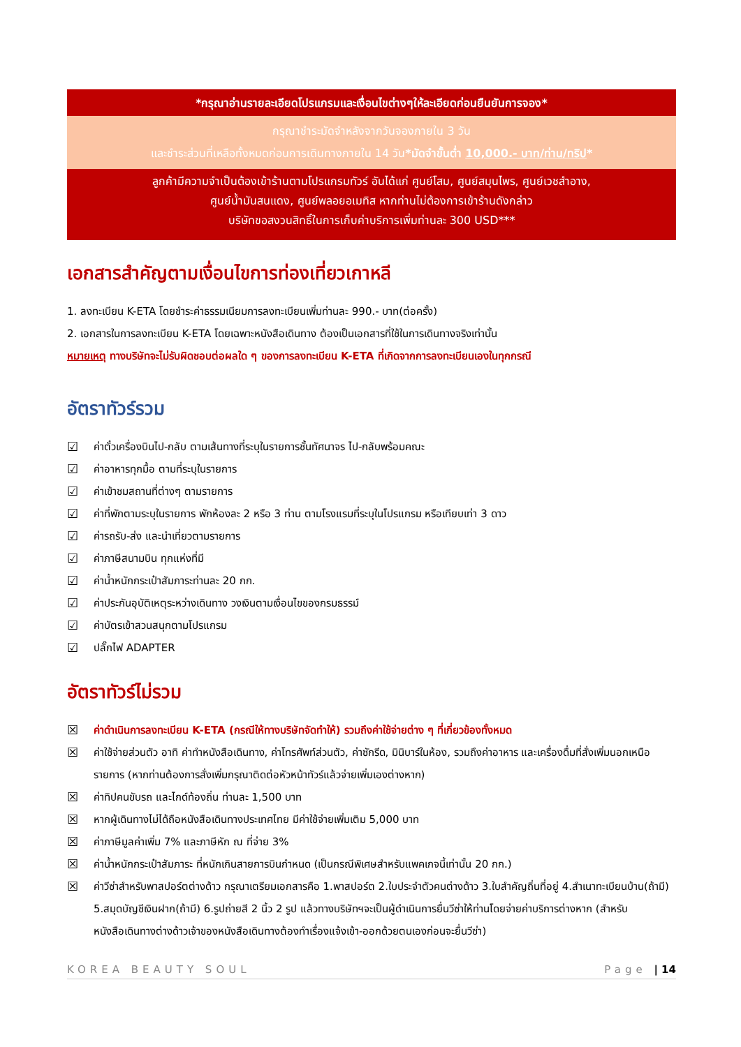*กรุณาอ่านรายละเอียดโปรแกรมและเงื่อนไขต่างๆให้ละเอียดก่อนยืนยันการจอง*
กรุณาชำระมัดจำหลังจากวันจองภายใน 3 วัน
และชำระส่วนที่เหลือทั้งหมดก่อนการเดินทางภายใน 14 วัน*มัดจำขั้นต่ำ 10,000.- บาท/ท่าน/ทริป*
ลูกค้ามีความจำเป็นต้องเข้าร้านตามโปรแกรมทัวร์ อันได้แก่ ศูนย์โสม, ศูนย์สมุนไพร, ศูนย์เวชสำอาง,
ศูนย์น้ำมันสนแดง, ศูนย์พลอยอเมทิส หากท่านไม่ต้องการเข้าร้านดังกล่าว
บริษัทขอสงวนสิทธิ์ในการเก็บค่าบริการเพิ่มท่านละ 300 USD***
เอกสารสำคัญตามเงื่อนไขการท่องเที่ยวเกาหลี
1. ลงทะเบียน K-ETA โดยชำระค่าธรรมเนียมการลงทะเบียนเพิ่มท่านละ 990.- บาท(ต่อครั้ง)
2. เอกสารในการลงทะเบียน K-ETA โดยเฉพาะหนังสือเดินทาง ต้องเป็นเอกสารที่ใช้ในการเดินทางจริงเท่านั้น
หมายเหตุ ทางบริษัทจะไม่รับผิดชอบต่อผลใด ๆ ของการลงทะเบียน K-ETA ที่เกิดจากการลงทะเบียนเองในทุกกรณี
อัตราทัวร์รวม
☑ ค่าตั๋วเครื่องบินไป-กลับ ตามเส้นทางที่ระบุในรายการชั้นทัศนาจร ไป-กลับพร้อมคณะ
☑ ค่าอาหารทุกมื้อ ตามที่ระบุในรายการ
☑ ค่าเข้าชมสถานที่ต่างๆ ตามรายการ
☑ ค่าที่พักตามระบุในรายการ พักห้องละ 2 หรือ 3 ท่าน ตามโรงแรมที่ระบุในโปรแกรม หรือเทียบเท่า 3 ดาว
☑ ค่ารถรับ-ส่ง และนำเที่ยวตามรายการ
☑ ค่าภาษีสนามบิน ทุกแห่งที่มี
☑ ค่าน้ำหนักกระเป๋าสัมภาระท่านละ 20 กก.
☑ ค่าประกันอุบัติเหตุระหว่างเดินทาง วงเงินตามเงื่อนไขของกรมธรรม์
☑ ค่าบัตรเข้าสวนสนุกตามโปรแกรม
☑ ปลั๊กไฟ ADAPTER
อัตราทัวร์ไม่รวม
☒ ค่าดำเนินการลงทะเบียน K-ETA (กรณีให้ทางบริษัทจัดทำให้) รวมถึงค่าใช้จ่ายต่าง ๆ ที่เกี่ยวข้องทั้งหมด
☒ ค่าใช้จ่ายส่วนตัว อาทิ ค่าทำหนังสือเดินทาง, ค่าโทรศัพท์ส่วนตัว, ค่าซักรีด, มินิบาร์ในห้อง, รวมถึงค่าอาหาร และเครื่องดื่มที่สั่งเพิ่มนอกเหนือรายการ (หากท่านต้องการสั่งเพิ่มกรุณาติดต่อหัวหน้าทัวร์แล้วจ่ายเพิ่มเองต่างหาก)
☒ ค่าทิปคนขับรถ และไกด์ท้องถิ่น ท่านละ 1,500 บาท
☒ หากผู้เดินทางไม่ได้ถือหนังสือเดินทางประเทศไทย มีค่าใช้จ่ายเพิ่มเติม 5,000 บาท
☒ ค่าภาษีมูลค่าเพิ่ม 7% และภาษีหัก ณ ที่จ่าย 3%
☒ ค่าน้ำหนักกระเป๋าสัมภาระ ที่หนักเกินสายการบินกำหนด (เป็นกรณีพิเศษสำหรับแพคเกจนี้เท่านั้น 20 กก.)
☒ ค่าวีซ่าสำหรับพาสปอร์ตต่างด้าว กรุณาเตรียมเอกสารคือ 1.พาสปอร์ต 2.ใบประจำตัวคนต่างด้าว 3.ใบสำคัญถิ่นที่อยู่ 4.สำเนาทะเบียนบ้าน(ถ้ามี) 5.สมุดบัญชีเงินฝาก(ถ้ามี) 6.รูปถ่ายสี 2 นิ้ว 2 รูป แล้วทางบริษัทฯจะเป็นผู้ดำเนินการยื่นวีซ่าให้ท่านโดยจ่ายค่าบริการต่างหาก (สำหรับหนังสือเดินทางต่างด้าวเจ้าของหนังสือเดินทางต้องทำเรื่องแจ้งเข้า-ออกด้วยตนเองก่อนจะยื่นวีซ่า)
KOREA BEAUTY SOUL Page | 14